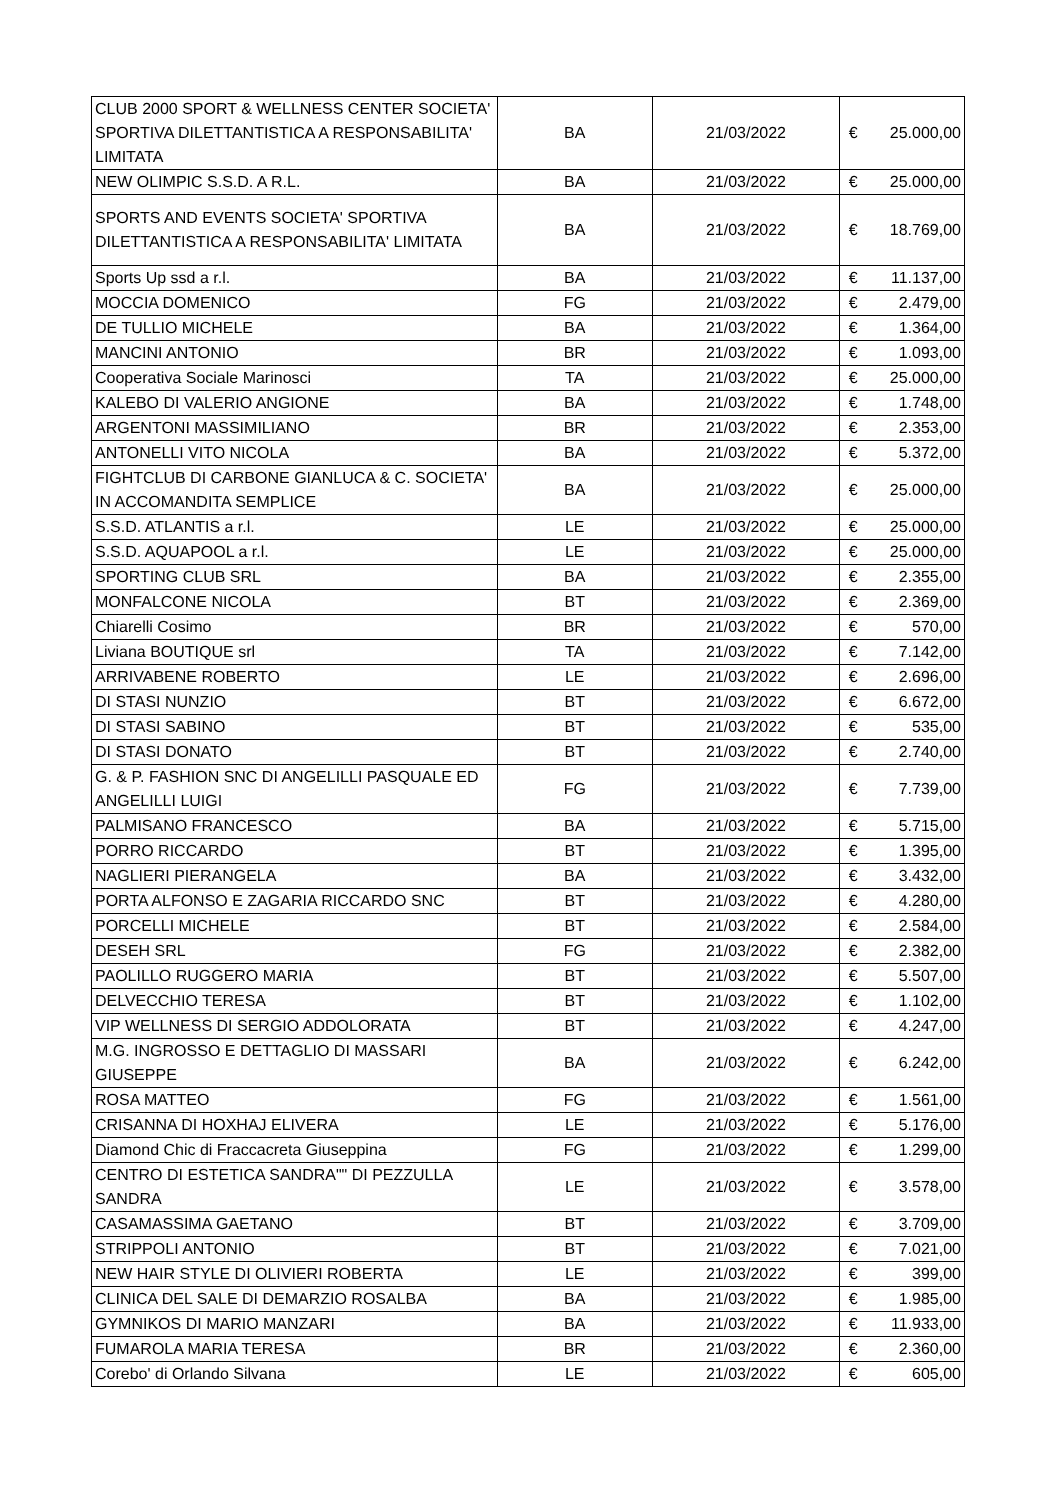| CLUB 2000 SPORT & WELLNESS CENTER SOCIETA' SPORTIVA DILETTANTISTICA A RESPONSABILITA' LIMITATA | BA | 21/03/2022 | € | 25.000,00 |
| NEW OLIMPIC S.S.D. A R.L. | BA | 21/03/2022 | € | 25.000,00 |
| SPORTS AND EVENTS SOCIETA' SPORTIVA DILETTANTISTICA A RESPONSABILITA' LIMITATA | BA | 21/03/2022 | € | 18.769,00 |
| Sports Up ssd a r.l. | BA | 21/03/2022 | € | 11.137,00 |
| MOCCIA DOMENICO | FG | 21/03/2022 | € | 2.479,00 |
| DE TULLIO MICHELE | BA | 21/03/2022 | € | 1.364,00 |
| MANCINI ANTONIO | BR | 21/03/2022 | € | 1.093,00 |
| Cooperativa Sociale Marinosci | TA | 21/03/2022 | € | 25.000,00 |
| KALEBO DI VALERIO ANGIONE | BA | 21/03/2022 | € | 1.748,00 |
| ARGENTONI MASSIMILIANO | BR | 21/03/2022 | € | 2.353,00 |
| ANTONELLI VITO NICOLA | BA | 21/03/2022 | € | 5.372,00 |
| FIGHTCLUB DI CARBONE GIANLUCA & C. SOCIETA' IN ACCOMANDITA SEMPLICE | BA | 21/03/2022 | € | 25.000,00 |
| S.S.D. ATLANTIS a r.l. | LE | 21/03/2022 | € | 25.000,00 |
| S.S.D. AQUAPOOL a r.l. | LE | 21/03/2022 | € | 25.000,00 |
| SPORTING CLUB SRL | BA | 21/03/2022 | € | 2.355,00 |
| MONFALCONE NICOLA | BT | 21/03/2022 | € | 2.369,00 |
| Chiarelli Cosimo | BR | 21/03/2022 | € | 570,00 |
| Liviana BOUTIQUE srl | TA | 21/03/2022 | € | 7.142,00 |
| ARRIVABENE ROBERTO | LE | 21/03/2022 | € | 2.696,00 |
| DI STASI NUNZIO | BT | 21/03/2022 | € | 6.672,00 |
| DI STASI SABINO | BT | 21/03/2022 | € | 535,00 |
| DI STASI DONATO | BT | 21/03/2022 | € | 2.740,00 |
| G. & P. FASHION SNC DI ANGELILLI PASQUALE ED ANGELILLI LUIGI | FG | 21/03/2022 | € | 7.739,00 |
| PALMISANO FRANCESCO | BA | 21/03/2022 | € | 5.715,00 |
| PORRO RICCARDO | BT | 21/03/2022 | € | 1.395,00 |
| NAGLIERI PIERANGELA | BA | 21/03/2022 | € | 3.432,00 |
| PORTA ALFONSO E ZAGARIA RICCARDO SNC | BT | 21/03/2022 | € | 4.280,00 |
| PORCELLI MICHELE | BT | 21/03/2022 | € | 2.584,00 |
| DESEH SRL | FG | 21/03/2022 | € | 2.382,00 |
| PAOLILLO RUGGERO MARIA | BT | 21/03/2022 | € | 5.507,00 |
| DELVECCHIO TERESA | BT | 21/03/2022 | € | 1.102,00 |
| VIP WELLNESS DI SERGIO ADDOLORATA | BT | 21/03/2022 | € | 4.247,00 |
| M.G. INGROSSO E DETTAGLIO DI MASSARI GIUSEPPE | BA | 21/03/2022 | € | 6.242,00 |
| ROSA MATTEO | FG | 21/03/2022 | € | 1.561,00 |
| CRISANNA DI HOXHAJ ELIVERA | LE | 21/03/2022 | € | 5.176,00 |
| Diamond Chic di Fraccacreta Giuseppina | FG | 21/03/2022 | € | 1.299,00 |
| CENTRO DI ESTETICA SANDRA"" DI PEZZULLA SANDRA | LE | 21/03/2022 | € | 3.578,00 |
| CASAMASSIMA GAETANO | BT | 21/03/2022 | € | 3.709,00 |
| STRIPPOLI ANTONIO | BT | 21/03/2022 | € | 7.021,00 |
| NEW HAIR STYLE DI OLIVIERI ROBERTA | LE | 21/03/2022 | € | 399,00 |
| CLINICA DEL SALE DI DEMARZIO ROSALBA | BA | 21/03/2022 | € | 1.985,00 |
| GYMNIKOS DI MARIO MANZARI | BA | 21/03/2022 | € | 11.933,00 |
| FUMAROLA MARIA TERESA | BR | 21/03/2022 | € | 2.360,00 |
| Corebo' di Orlando Silvana | LE | 21/03/2022 | € | 605,00 |